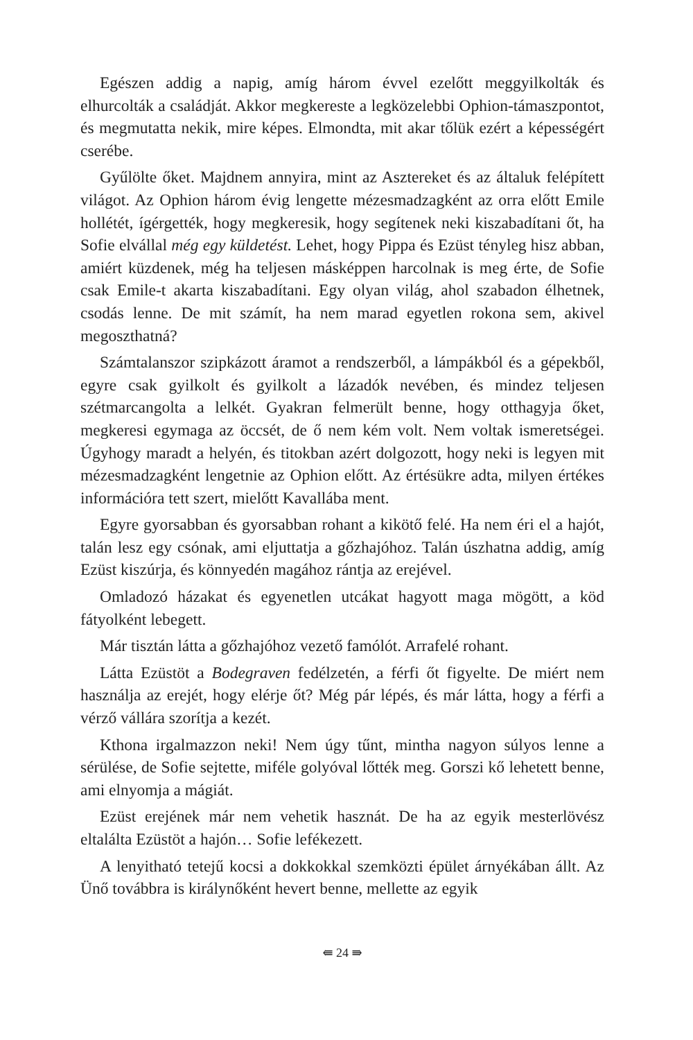Egészen addig a napig, amíg három évvel ezelőtt meggyilkolták és elhurcolták a családját. Akkor megkereste a legközelebbi Ophion-támaszpontot, és megmutatta nekik, mire képes. Elmondta, mit akar tőlük ezért a képességért cserébe.
Gyűlölte őket. Majdnem annyira, mint az Asztereket és az általuk felépített világot. Az Ophion három évig lengette mézesmadzagként az orra előtt Emile hollétét, ígérgették, hogy megkeresik, hogy segítenek neki kiszabadítani őt, ha Sofie elvállal még egy küldetést. Lehet, hogy Pippa és Ezüst tényleg hisz abban, amiért küzdenek, még ha teljesen másképpen harcolnak is meg érte, de Sofie csak Emile-t akarta kiszabadítani. Egy olyan világ, ahol szabadon élhetnek, csodás lenne. De mit számít, ha nem marad egyetlen rokona sem, akivel megoszthatná?
Számtalanszor szipkázott áramot a rendszerből, a lámpákból és a gépekből, egyre csak gyilkolt és gyilkolt a lázadók nevében, és mindez teljesen szétmarcangolta a lelkét. Gyakran felmerült benne, hogy otthagyja őket, megkeresi egymaga az öccsét, de ő nem kém volt. Nem voltak ismeretségei. Úgyhogy maradt a helyén, és titokban azért dolgozott, hogy neki is legyen mit mézesmadzagként lengetnie az Ophion előtt. Az értésükre adta, milyen értékes információra tett szert, mielőtt Kavallába ment.
Egyre gyorsabban és gyorsabban rohant a kikötő felé. Ha nem éri el a hajót, talán lesz egy csónak, ami eljuttatja a gőzhajóhoz. Talán úszhatna addig, amíg Ezüst kiszúrja, és könnyedén magához rántja az erejével.
Omladozó házakat és egyenetlen utcákat hagyott maga mögött, a köd fátyolként lebegett.
Már tisztán látta a gőzhajóhoz vezető famólót. Arrafelé rohant.
Látta Ezüstöt a Bodegraven fedélzetén, a férfi őt figyelte. De miért nem használja az erejét, hogy elérje őt? Még pár lépés, és már látta, hogy a férfi a vérző vállára szorítja a kezét.
Kthona irgalmazzon neki! Nem úgy tűnt, mintha nagyon súlyos lenne a sérülése, de Sofie sejtette, miféle golyóval lőtték meg. Gorszi kő lehetett benne, ami elnyomja a mágiát.
Ezüst erejének már nem vehetik hasznát. De ha az egyik mesterlövész eltalálta Ezüstöt a hajón… Sofie lefékezett.
A lenyitható tetejű kocsi a dokkokkal szemközti épület árnyékában állt. Az Ünő továbbra is királynőként hevert benne, mellette az egyik
⇚ 24 ⇛